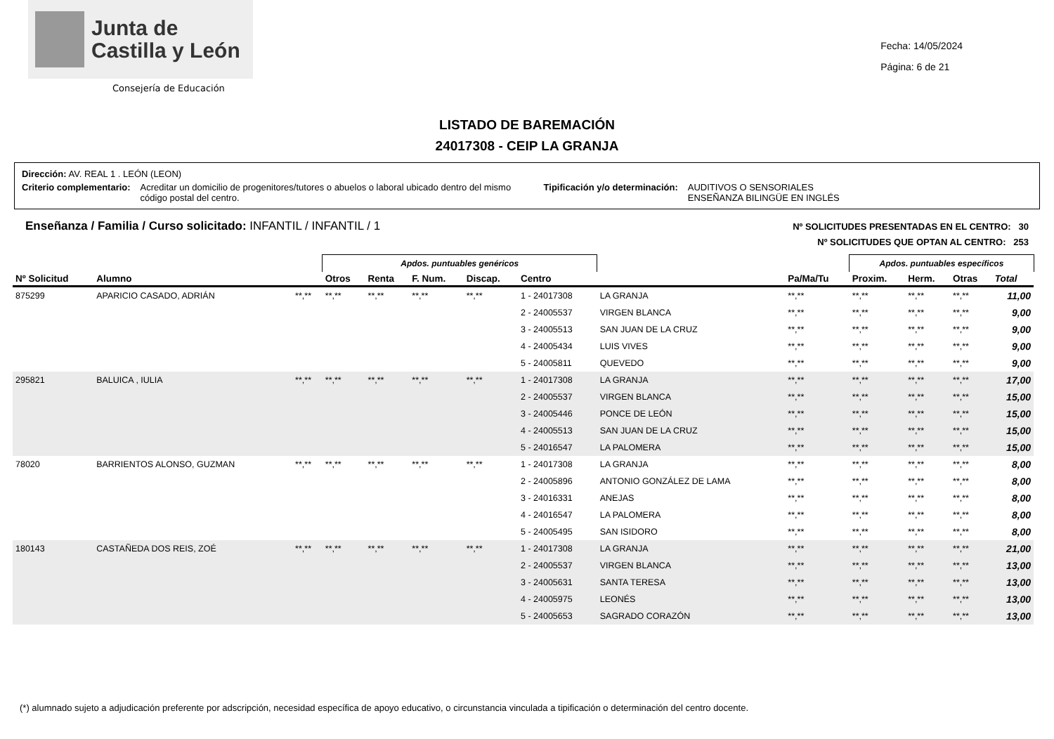Junta de
Castilla y León
Consejería de Educación
Fecha: 14/05/2024
Página: 6 de 21
LISTADO DE BAREMACIÓN
24017308 - CEIP LA GRANJA
Dirección: AV. REAL 1 . LEÓN (LEON)
Criterio complementario: Acreditar un domicilio de progenitores/tutores o abuelos o laboral ubicado dentro del mismo código postal del centro. Tipificación y/o determinación: AUDITIVOS O SENSORIALES
ENSEÑANZA BILINGÜE EN INGLÉS
Enseñanza / Familia / Curso solicitado: INFANTIL / INFANTIL / 1
Nº SOLICITUDES PRESENTADAS EN EL CENTRO: 30
Nº SOLICITUDES QUE OPTAN AL CENTRO: 253
| | | | Apdos. puntuables genéricos | | | | | | | Apdos. puntuables específicos | | | | |
| Nº Solicitud | Alumno | | Otros | Renta | F. Num. | Discap. | Centro | | Pa/Ma/Tu | Proxim. | Herm. | Otras | Total | |
| 875299 | APARICIO CASADO, ADRIÁN | **,** | **,** | **,** | **,** | **,** | 1 - 24017308 | LA GRANJA | **,** | **,** | **,** | **,** | 11,00 | |
| | | | | | | | 2 - 24005537 | VIRGEN BLANCA | **,** | **,** | **,** | **,** | 9,00 | |
| | | | | | | | 3 - 24005513 | SAN JUAN DE LA CRUZ | **,** | **,** | **,** | **,** | 9,00 | |
| | | | | | | | 4 - 24005434 | LUIS VIVES | **,** | **,** | **,** | **,** | 9,00 | |
| | | | | | | | 5 - 24005811 | QUEVEDO | **,** | **,** | **,** | **,** | 9,00 | |
| 295821 | BALUICA , IULIA | **,** | **,** | **,** | **,** | **,** | 1 - 24017308 | LA GRANJA | **,** | **,** | **,** | **,** | 17,00 | |
| | | | | | | | 2 - 24005537 | VIRGEN BLANCA | **,** | **,** | **,** | **,** | 15,00 | |
| | | | | | | | 3 - 24005446 | PONCE DE LEÓN | **,** | **,** | **,** | **,** | 15,00 | |
| | | | | | | | 4 - 24005513 | SAN JUAN DE LA CRUZ | **,** | **,** | **,** | **,** | 15,00 | |
| | | | | | | | 5 - 24016547 | LA PALOMERA | **,** | **,** | **,** | **,** | 15,00 | |
| 78020 | BARRIENTOS ALONSO, GUZMAN | **,** | **,** | **,** | **,** | **,** | 1 - 24017308 | LA GRANJA | **,** | **,** | **,** | **,** | 8,00 | |
| | | | | | | | 2 - 24005896 | ANTONIO GONZÁLEZ DE LAMA | **,** | **,** | **,** | **,** | 8,00 | |
| | | | | | | | 3 - 24016331 | ANEJAS | **,** | **,** | **,** | **,** | 8,00 | |
| | | | | | | | 4 - 24016547 | LA PALOMERA | **,** | **,** | **,** | **,** | 8,00 | |
| | | | | | | | 5 - 24005495 | SAN ISIDORO | **,** | **,** | **,** | **,** | 8,00 | |
| 180143 | CASTAÑEDA DOS REIS, ZOÉ | **,** | **,** | **,** | **,** | **,** | 1 - 24017308 | LA GRANJA | **,** | **,** | **,** | **,** | 21,00 | |
| | | | | | | | 2 - 24005537 | VIRGEN BLANCA | **,** | **,** | **,** | **,** | 13,00 | |
| | | | | | | | 3 - 24005631 | SANTA TERESA | **,** | **,** | **,** | **,** | 13,00 | |
| | | | | | | | 4 - 24005975 | LEONÉS | **,** | **,** | **,** | **,** | 13,00 | |
| | | | | | | | 5 - 24005653 | SAGRADO CORAZÓN | **,** | **,** | **,** | **,** | 13,00 | |
(*) alumnado sujeto a adjudicación preferente por adscripción, necesidad específica de apoyo educativo, o circunstancia vinculada a tipificación o determinación del centro docente.